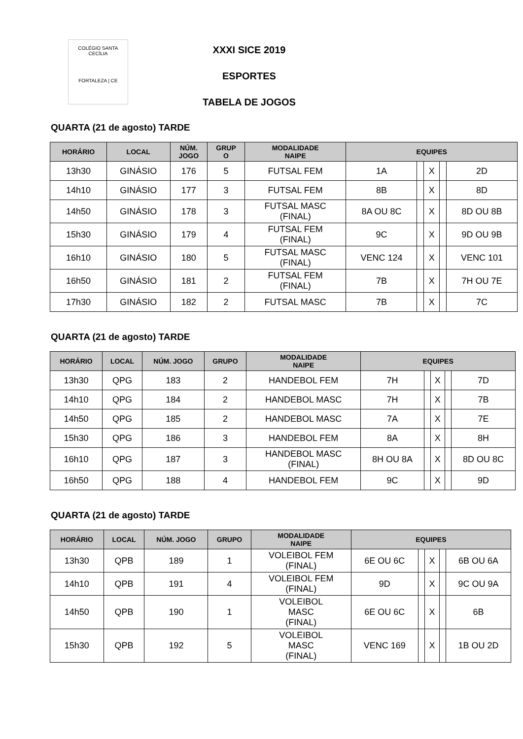COLÉGIO SANTA CECÍLIA
FORTALEZA | CE
XXXI SICE 2019
ESPORTES
TABELA DE JOGOS
QUARTA (21 de agosto) TARDE
| HORÁRIO | LOCAL | NÚM. JOGO | GRUP O | MODALIDADE NAIPE | EQUIPES | | | | |
| --- | --- | --- | --- | --- | --- | --- | --- | --- | --- |
| 13h30 | GINÁSIO | 176 | 5 | FUTSAL FEM | 1A | | X | | 2D |
| 14h10 | GINÁSIO | 177 | 3 | FUTSAL FEM | 8B | | X | | 8D |
| 14h50 | GINÁSIO | 178 | 3 | FUTSAL MASC (FINAL) | 8A OU 8C | | X | | 8D OU 8B |
| 15h30 | GINÁSIO | 179 | 4 | FUTSAL FEM (FINAL) | 9C | | X | | 9D OU 9B |
| 16h10 | GINÁSIO | 180 | 5 | FUTSAL MASC (FINAL) | VENC 124 | | X | | VENC 101 |
| 16h50 | GINÁSIO | 181 | 2 | FUTSAL FEM (FINAL) | 7B | | X | | 7H OU 7E |
| 17h30 | GINÁSIO | 182 | 2 | FUTSAL MASC | 7B | | X | | 7C |
QUARTA (21 de agosto) TARDE
| HORÁRIO | LOCAL | NÚM. JOGO | GRUPO | MODALIDADE NAIPE | EQUIPES | | | | |
| --- | --- | --- | --- | --- | --- | --- | --- | --- | --- |
| 13h30 | QPG | 183 | 2 | HANDEBOL FEM | 7H | | X | | 7D |
| 14h10 | QPG | 184 | 2 | HANDEBOL MASC | 7H | | X | | 7B |
| 14h50 | QPG | 185 | 2 | HANDEBOL MASC | 7A | | X | | 7E |
| 15h30 | QPG | 186 | 3 | HANDEBOL FEM | 8A | | X | | 8H |
| 16h10 | QPG | 187 | 3 | HANDEBOL MASC (FINAL) | 8H OU 8A | | X | | 8D OU 8C |
| 16h50 | QPG | 188 | 4 | HANDEBOL FEM | 9C | | X | | 9D |
QUARTA (21 de agosto) TARDE
| HORÁRIO | LOCAL | NÚM. JOGO | GRUPO | MODALIDADE NAIPE | EQUIPES | | | | |
| --- | --- | --- | --- | --- | --- | --- | --- | --- | --- |
| 13h30 | QPB | 189 | 1 | VOLEIBOL FEM (FINAL) | 6E OU 6C | | X | | 6B OU 6A |
| 14h10 | QPB | 191 | 4 | VOLEIBOL FEM (FINAL) | 9D | | X | | 9C OU 9A |
| 14h50 | QPB | 190 | 1 | VOLEIBOL MASC (FINAL) | 6E OU 6C | | X | | 6B |
| 15h30 | QPB | 192 | 5 | VOLEIBOL MASC (FINAL) | VENC 169 | | X | | 1B OU 2D |